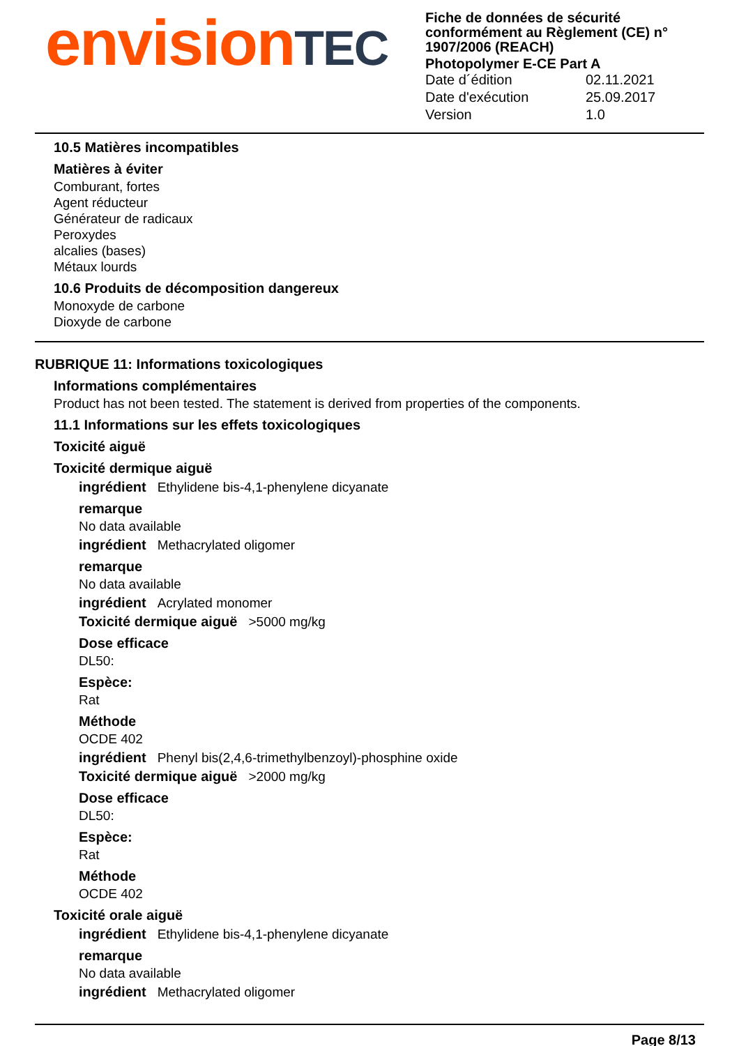envisionTEC
Fiche de données de sécurité conformément au Règlement (CE) n° 1907/2006 (REACH)
Photopolymer E-CE Part A
Date d´édition 02.11.2021
Date d'exécution 25.09.2017
Version 1.0
10.5 Matières incompatibles
Matières à éviter
Comburant, fortes
Agent réducteur
Générateur de radicaux
Peroxydes
alcalies (bases)
Métaux lourds
10.6 Produits de décomposition dangereux
Monoxyde de carbone
Dioxyde de carbone
RUBRIQUE 11: Informations toxicologiques
Informations complémentaires
Product has not been tested. The statement is derived from properties of the components.
11.1 Informations sur les effets toxicologiques
Toxicité aiguë
Toxicité dermique aiguë
ingrédient Ethylidene bis-4,1-phenylene dicyanate
remarque
No data available
ingrédient Methacrylated oligomer
remarque
No data available
ingrédient Acrylated monomer
Toxicité dermique aiguë >5000 mg/kg
Dose efficace
DL50:
Espèce:
Rat
Méthode
OCDE 402
ingrédient Phenyl bis(2,4,6-trimethylbenzoyl)-phosphine oxide
Toxicité dermique aiguë >2000 mg/kg
Dose efficace
DL50:
Espèce:
Rat
Méthode
OCDE 402
Toxicité orale aiguë
ingrédient Ethylidene bis-4,1-phenylene dicyanate
remarque
No data available
ingrédient Methacrylated oligomer
Page 8/13